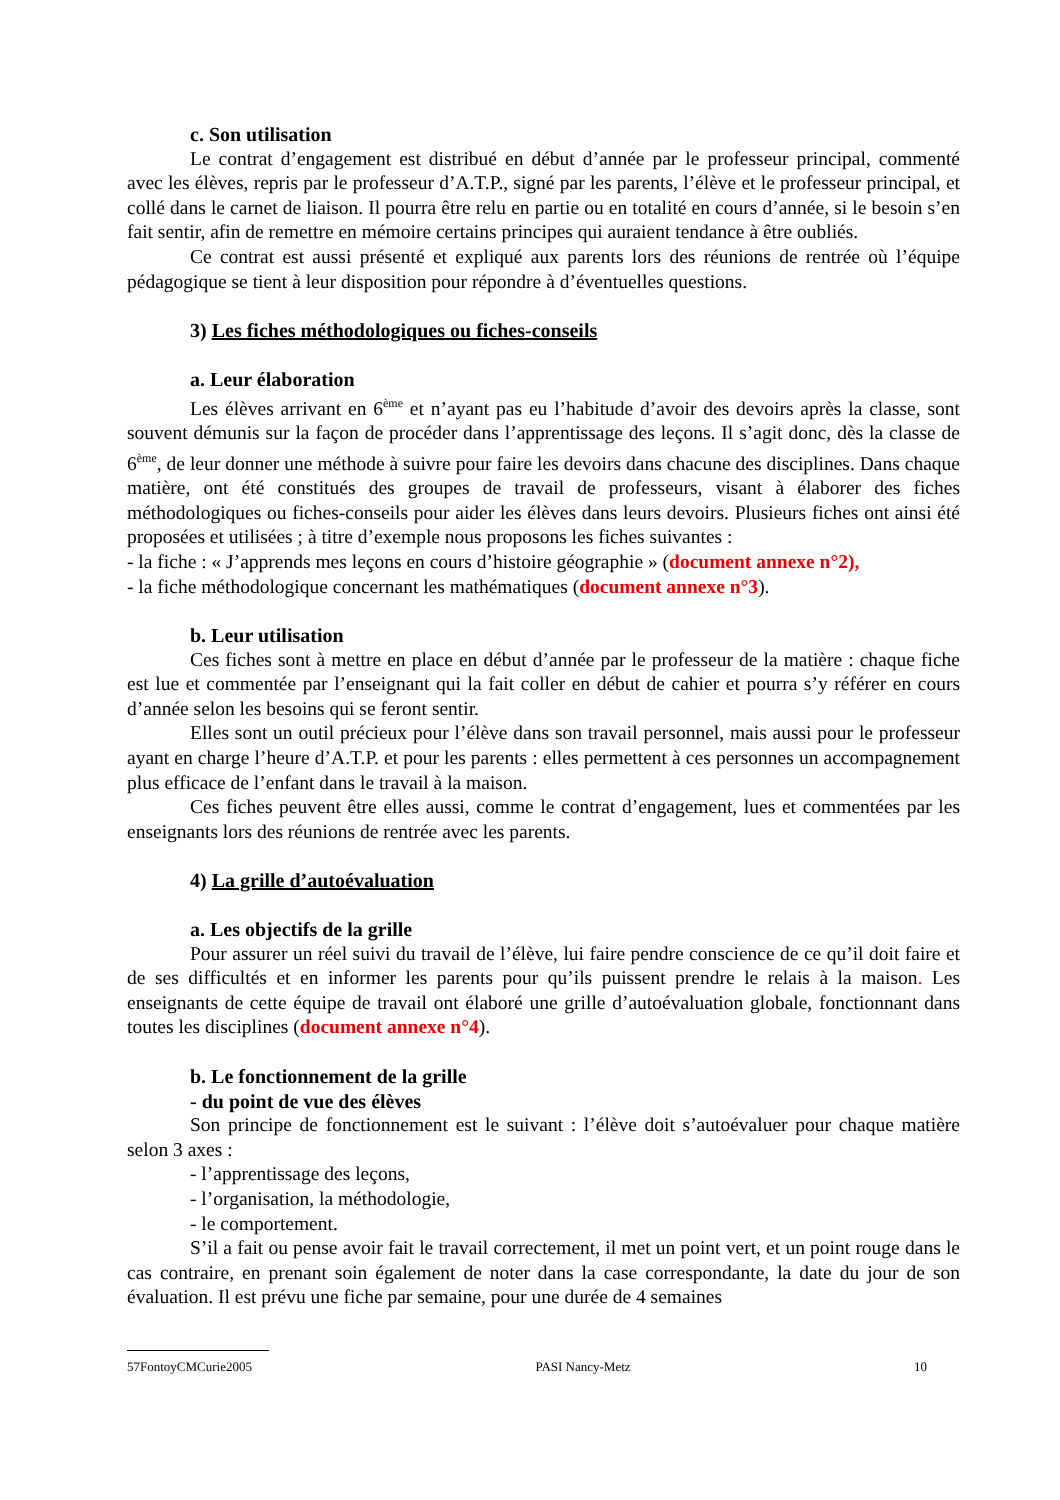c. Son utilisation
Le contrat d’engagement est distribué en début d’année par le professeur principal, commenté avec les élèves, repris par le professeur d’A.T.P., signé par les parents, l’élève et le professeur principal, et collé dans le carnet de liaison. Il pourra être relu en partie ou en totalité en cours d’année, si le besoin s’en fait sentir, afin de remettre en mémoire certains principes qui auraient tendance à être oubliés.
Ce contrat est aussi présenté et expliqué aux parents lors des réunions de rentrée où l’équipe pédagogique se tient à leur disposition pour répondre à d’éventuelles questions.
3) Les fiches méthodologiques ou fiches-conseils
a. Leur élaboration
Les élèves arrivant en 6<sup>ème</sup> et n’ayant pas eu l’habitude d’avoir des devoirs après la classe, sont souvent démunis sur la façon de procéder dans l’apprentissage des leçons. Il s’agit donc, dès la classe de 6<sup>ème</sup>, de leur donner une méthode à suivre pour faire les devoirs dans chacune des disciplines. Dans chaque matière, ont été constitués des groupes de travail de professeurs, visant à élaborer des fiches méthodologiques ou fiches-conseils pour aider les élèves dans leurs devoirs. Plusieurs fiches ont ainsi été proposées et utilisées ; à titre d’exemple nous proposons les fiches suivantes :
- la fiche : « J’apprends mes leçons en cours d’histoire géographie » (document annexe n°2),
- la fiche méthodologique concernant les mathématiques (document annexe n°3).
b. Leur utilisation
Ces fiches sont à mettre en place en début d’année par le professeur de la matière : chaque fiche est lue et commentée par l’enseignant qui la fait coller en début de cahier et pourra s’y référer en cours d’année selon les besoins qui se feront sentir.
Elles sont un outil précieux pour l’élève dans son travail personnel, mais aussi pour le professeur ayant en charge l’heure d’A.T.P. et pour les parents : elles permettent à ces personnes un accompagnement plus efficace de l’enfant dans le travail à la maison.
Ces fiches peuvent être elles aussi, comme le contrat d’engagement, lues et commentées par les enseignants lors des réunions de rentrée avec les parents.
4) La grille d’autoévaluation
a. Les objectifs de la grille
Pour assurer un réel suivi du travail de l’élève, lui faire pendre conscience de ce qu’il doit faire et de ses difficultés et en informer les parents pour qu’ils puissent prendre le relais à la maison. Les enseignants de cette équipe de travail ont élaboré une grille d’autoévaluation globale, fonctionnant dans toutes les disciplines (document annexe n°4).
b. Le fonctionnement de la grille
- du point de vue des élèves
Son principe de fonctionnement est le suivant : l’élève doit s’autoévaluer pour chaque matière selon 3 axes :
- l’apprentissage des leçons,
- l’organisation, la méthodologie,
- le comportement.
S’il a fait ou pense avoir fait le travail correctement, il met un point vert, et un point rouge dans le cas contraire, en prenant soin également de noter dans la case correspondante, la date du jour de son évaluation. Il est prévu une fiche par semaine, pour une durée de 4 semaines
57FontoyCMCurie2005 PASI Nancy-Metz 10